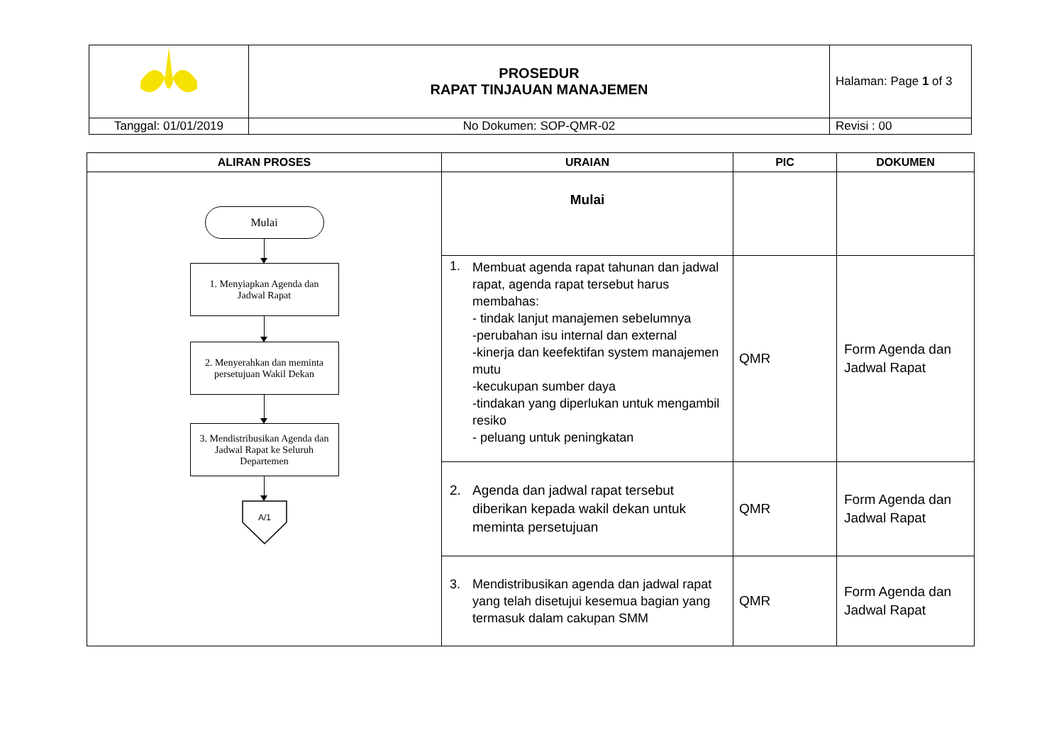| | PROSEDUR RAPAT TINJAUAN MANAJEMEN | Halaman: Page 1 of 3 |
| Tanggal: 01/01/2019 | No Dokumen: SOP-QMR-02 | Revisi : 00 |
| ALIRAN PROSES | URAIAN | PIC | DOKUMEN |
| --- | --- | --- | --- |
| Mulai 1. Menyiapkan Agenda dan Jadwal Rapat 2. Menyerahkan dan meminta persetujuan Wakil Dekan 3. Mendistribusikan Agenda dan Jadwal Rapat ke Seluruh Departemen A/1 | Mulai | | |
| | 1. Membuat agenda rapat tahunan dan jadwal rapat, agenda rapat tersebut harus membahas: - tindak lanjut manajemen sebelumnya -perubahan isu internal dan external -kinerja dan keefektifan system manajemen mutu -kecukupan sumber daya -tindakan yang diperlukan untuk mengambil resiko - peluang untuk peningkatan | QMR | Form Agenda dan Jadwal Rapat |
| | 2. Agenda dan jadwal rapat tersebut diberikan kepada wakil dekan untuk meminta persetujuan | QMR | Form Agenda dan Jadwal Rapat |
| | 3. Mendistribusikan agenda dan jadwal rapat yang telah disetujui kesemua bagian yang termasuk dalam cakupan SMM | QMR | Form Agenda dan Jadwal Rapat |